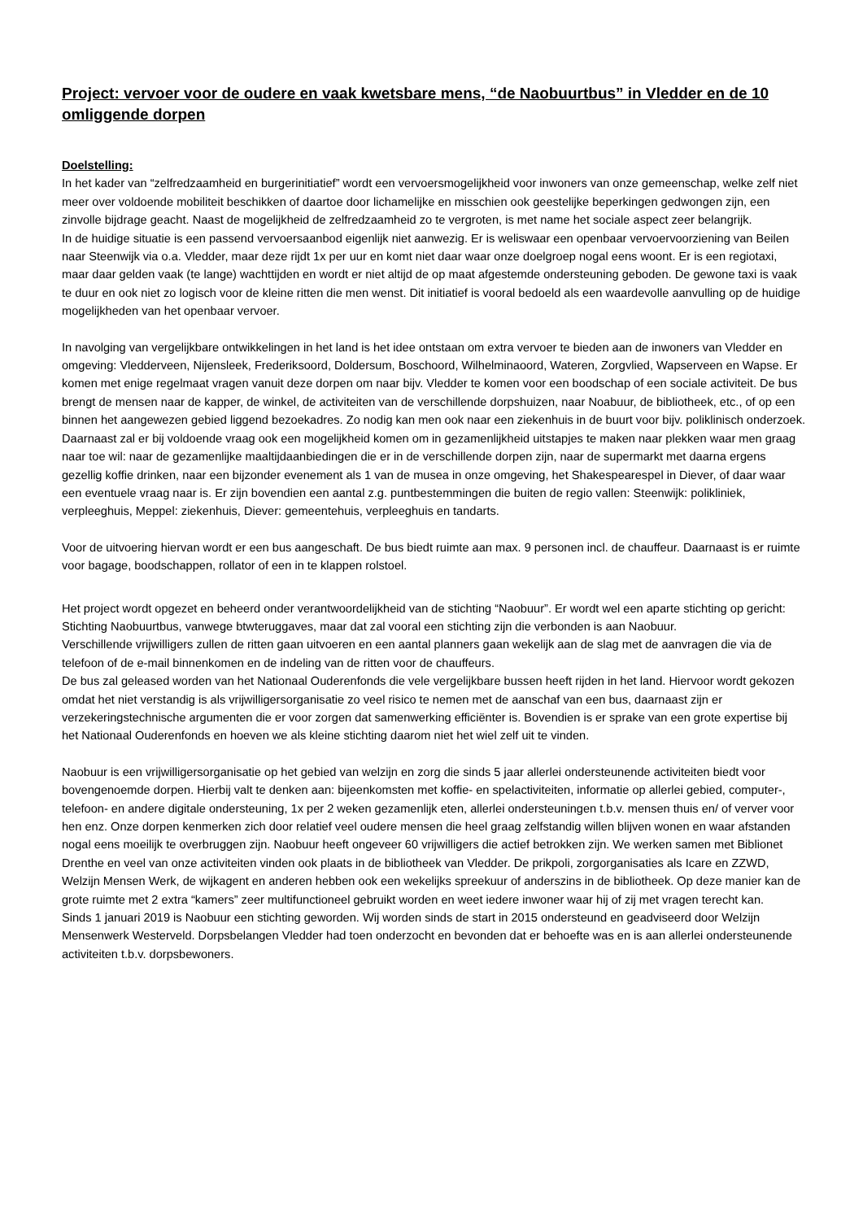Project: vervoer voor de oudere en vaak kwetsbare mens, “de Naobuurtbus” in Vledder en de 10 omliggende dorpen
Doelstelling:
In het kader van “zelfredzaamheid en burgerinitiatief” wordt een vervoersmogelijkheid voor inwoners van onze gemeenschap, welke zelf niet meer over voldoende mobiliteit beschikken of daartoe door lichamelijke en misschien ook geestelijke beperkingen gedwongen zijn, een zinvolle bijdrage geacht. Naast de mogelijkheid de zelfredzaamheid zo te vergroten, is met name het sociale aspect zeer belangrijk.
In de huidige situatie is een passend vervoersaanbod eigenlijk niet aanwezig. Er is weliswaar een openbaar vervoervoorziening van Beilen naar Steenwijk via o.a. Vledder, maar deze rijdt 1x per uur en komt niet daar waar onze doelgroep nogal eens woont. Er is een regiotaxi, maar daar gelden vaak (te lange) wachttijden en wordt er niet altijd de op maat afgestemde ondersteuning geboden. De gewone taxi is vaak te duur en ook niet zo logisch voor de kleine ritten die men wenst. Dit initiatief is vooral bedoeld als een waardevolle aanvulling op de huidige mogelijkheden van het openbaar vervoer.
In navolging van vergelijkbare ontwikkelingen in het land is het idee ontstaan om extra vervoer te bieden aan de inwoners van Vledder en omgeving: Vledderveen, Nijensleek, Frederiksoord, Doldersum, Boschoord, Wilhelminaoord, Wateren, Zorgvlied, Wapserveen en Wapse. Er komen met enige regelmaat vragen vanuit deze dorpen om naar bijv. Vledder te komen voor een boodschap of een sociale activiteit. De bus brengt de mensen naar de kapper, de winkel, de activiteiten van de verschillende dorpshuizen, naar Noabuur, de bibliotheek, etc., of op een binnen het aangewezen gebied liggend bezoekadres. Zo nodig kan men ook naar een ziekenhuis in de buurt voor bijv. poliklinisch onderzoek. Daarnaast zal er bij voldoende vraag ook een mogelijkheid komen om in gezamenlijkheid uitstapjes te maken naar plekken waar men graag naar toe wil: naar de gezamenlijke maaltijdaanbiedingen die er in de verschillende dorpen zijn, naar de supermarkt met daarna ergens gezellig koffie drinken, naar een bijzonder evenement als 1 van de musea in onze omgeving, het Shakespearespel in Diever, of daar waar een eventuele vraag naar is. Er zijn bovendien een aantal z.g. puntbestemmingen die buiten de regio vallen: Steenwijk: polikliniek, verpleeghuis, Meppel: ziekenhuis, Diever: gemeentehuis, verpleeghuis en tandarts.
Voor de uitvoering hiervan wordt er een bus aangeschaft. De bus biedt ruimte aan max. 9 personen incl. de chauffeur. Daarnaast is er ruimte voor bagage, boodschappen, rollator of een in te klappen rolstoel.
Het project wordt opgezet en beheerd onder verantwoordelijkheid van de stichting “Naobuur”. Er wordt wel een aparte stichting op gericht: Stichting Naobuurtbus, vanwege btwteruggaves, maar dat zal vooral een stichting zijn die verbonden is aan Naobuur.
Verschillende vrijwilligers zullen de ritten gaan uitvoeren en een aantal planners gaan wekelijk aan de slag met de aanvragen die via de telefoon of de e-mail binnenkomen en de indeling van de ritten voor de chauffeurs.
De bus zal geleased worden van het Nationaal Ouderenfonds die vele vergelijkbare bussen heeft rijden in het land. Hiervoor wordt gekozen omdat het niet verstandig is als vrijwilligersorganisatie zo veel risico te nemen met de aanschaf van een bus, daarnaast zijn er verzekeringstechnische argumenten die er voor zorgen dat samenwerking efficiënter is. Bovendien is er sprake van een grote expertise bij het Nationaal Ouderenfonds en hoeven we als kleine stichting daarom niet het wiel zelf uit te vinden.
Naobuur is een vrijwilligersorganisatie op het gebied van welzijn en zorg die sinds 5 jaar allerlei ondersteunende activiteiten biedt voor bovengenoemde dorpen. Hierbij valt te denken aan: bijeenkomsten met koffie- en spelactiviteiten, informatie op allerlei gebied, computer-, telefoon- en andere digitale ondersteuning, 1x per 2 weken gezamenlijk eten, allerlei ondersteuningen t.b.v. mensen thuis en/ of verver voor hen enz. Onze dorpen kenmerken zich door relatief veel oudere mensen die heel graag zelfstandig willen blijven wonen en waar afstanden nogal eens moeilijk te overbruggen zijn. Naobuur heeft ongeveer 60 vrijwilligers die actief betrokken zijn. We werken samen met Biblionet Drenthe en veel van onze activiteiten vinden ook plaats in de bibliotheek van Vledder. De prikpoli, zorgorganisaties als Icare en ZZWD, Welzijn Mensen Werk, de wijkagent en anderen hebben ook een wekelijks spreekuur of anderszins in de bibliotheek. Op deze manier kan de grote ruimte met 2 extra “kamers” zeer multifunctioneel gebruikt worden en weet iedere inwoner waar hij of zij met vragen terecht kan.
Sinds 1 januari 2019 is Naobuur een stichting geworden. Wij worden sinds de start in 2015 ondersteund en geadviseerd door Welzijn Mensenwerk Westerveld. Dorpsbelangen Vledder had toen onderzocht en bevonden dat er behoefte was en is aan allerlei ondersteunende activiteiten t.b.v. dorpsbewoners.